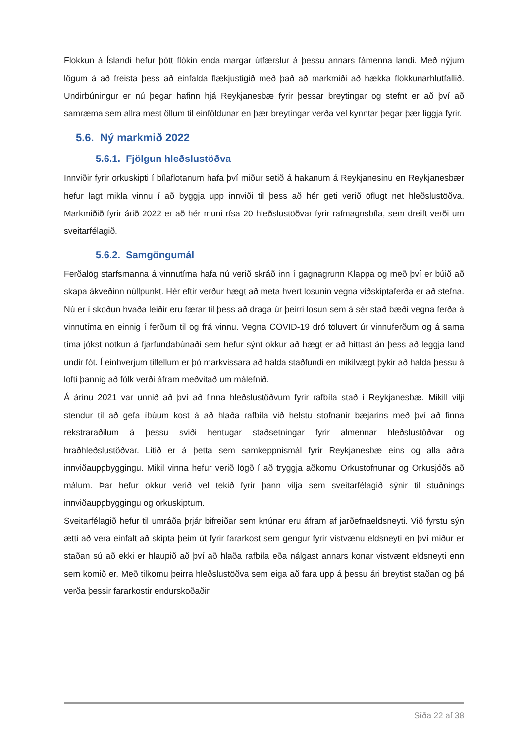Flokkun á Íslandi hefur þótt flókin enda margar útfærslur á þessu annars fámenna landi. Með nýjum lögum á að freista þess að einfalda flækjustigið með það að markmiði að hækka flokkunarhlutfallið. Undirbúningur er nú þegar hafinn hjá Reykjanesbæ fyrir þessar breytingar og stefnt er að því að samræma sem allra mest öllum til einföldunar en þær breytingar verða vel kynntar þegar þær liggja fyrir.
5.6. Ný markmið 2022
5.6.1. Fjölgun hleðslustöðva
Innviðir fyrir orkuskipti í bílaflotanum hafa því miður setið á hakanum á Reykjanesinu en Reykjanesbær hefur lagt mikla vinnu í að byggja upp innviði til þess að hér geti verið öflugt net hleðslustöðva. Markmiðið fyrir árið 2022 er að hér muni rísa 20 hleðslustöðvar fyrir rafmagnsbíla, sem dreift verði um sveitarfélagið.
5.6.2. Samgöngumál
Ferðalög starfsmanna á vinnutíma hafa nú verið skráð inn í gagnagrunn Klappa og með því er búið að skapa ákveðinn núllpunkt. Hér eftir verður hægt að meta hvert losunin vegna viðskiptaferða er að stefna. Nú er í skoðun hvaða leiðir eru færar til þess að draga úr þeirri losun sem á sér stað bæði vegna ferða á vinnutíma en einnig í ferðum til og frá vinnu. Vegna COVID-19 dró töluvert úr vinnuferðum og á sama tíma jókst notkun á fjarfundabúnaði sem hefur sýnt okkur að hægt er að hittast án þess að leggja land undir fót. Í einhverjum tilfellum er þó markvissara að halda staðfundi en mikilvægt þykir að halda þessu á lofti þannig að fólk verði áfram meðvitað um málefnið.
Á árinu 2021 var unnið að því að finna hleðslustöðvum fyrir rafbíla stað í Reykjanesbæ. Mikill vilji stendur til að gefa íbúum kost á að hlaða rafbíla við helstu stofnanir bæjarins með því að finna rekstraraðilum á þessu sviði hentugar staðsetningar fyrir almennar hleðslustöðvar og hraðhleðslustöðvar. Litið er á þetta sem samkeppnismál fyrir Reykjanesbæ eins og alla aðra innviðauppbyggingu. Mikil vinna hefur verið lögð í að tryggja aðkomu Orkustofnunar og Orkusjóðs að málum. Þar hefur okkur verið vel tekið fyrir þann vilja sem sveitarfélagið sýnir til stuðnings innviðauppbyggingu og orkuskiptum.
Sveitarfélagið hefur til umráða þrjár bifreiðar sem knúnar eru áfram af jarðefnaeldsneyti. Við fyrstu sýn ætti að vera einfalt að skipta þeim út fyrir fararkost sem gengur fyrir vistvænu eldsneyti en því miður er staðan sú að ekki er hlaupið að því að hlaða rafbíla eða nálgast annars konar vistvænt eldsneyti enn sem komið er. Með tilkomu þeirra hleðslustöðva sem eiga að fara upp á þessu ári breytist staðan og þá verða þessir fararkostir endurskoðaðir.
Síða 22 af 38